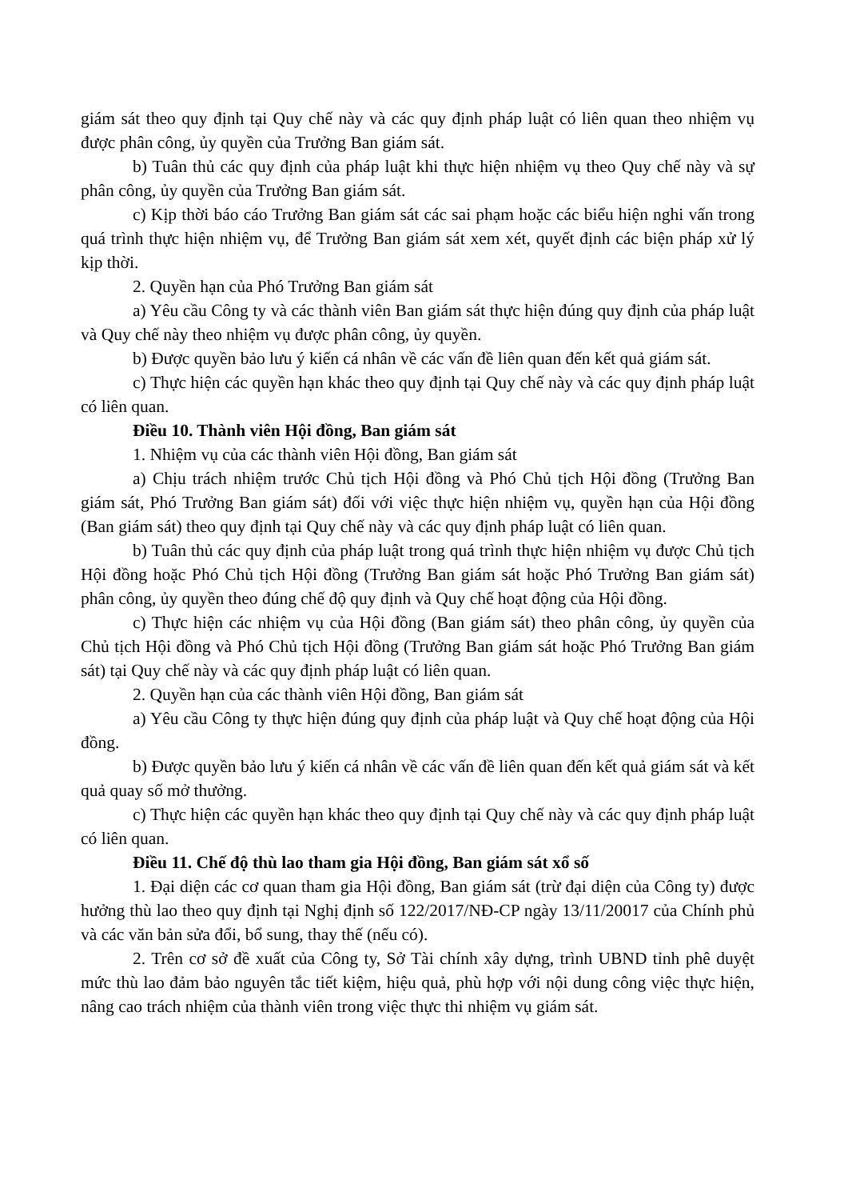giám sát theo quy định tại Quy chế này và các quy định pháp luật có liên quan theo nhiệm vụ được phân công, ủy quyền của Trưởng Ban giám sát.
b) Tuân thủ các quy định của pháp luật khi thực hiện nhiệm vụ theo Quy chế này và sự phân công, ủy quyền của Trưởng Ban giám sát.
c) Kịp thời báo cáo Trưởng Ban giám sát các sai phạm hoặc các biểu hiện nghi vấn trong quá trình thực hiện nhiệm vụ, để Trưởng Ban giám sát xem xét, quyết định các biện pháp xử lý kịp thời.
2. Quyền hạn của Phó Trưởng Ban giám sát
a) Yêu cầu Công ty và các thành viên Ban giám sát thực hiện đúng quy định của pháp luật và Quy chế này theo nhiệm vụ được phân công, ủy quyền.
b) Được quyền bảo lưu ý kiến cá nhân về các vấn đề liên quan đến kết quả giám sát.
c) Thực hiện các quyền hạn khác theo quy định tại Quy chế này và các quy định pháp luật có liên quan.
Điều 10. Thành viên Hội đồng, Ban giám sát
1. Nhiệm vụ của các thành viên Hội đồng, Ban giám sát
a) Chịu trách nhiệm trước Chủ tịch Hội đồng và Phó Chủ tịch Hội đồng (Trưởng Ban giám sát, Phó Trưởng Ban giám sát) đối với việc thực hiện nhiệm vụ, quyền hạn của Hội đồng (Ban giám sát) theo quy định tại Quy chế này và các quy định pháp luật có liên quan.
b) Tuân thủ các quy định của pháp luật trong quá trình thực hiện nhiệm vụ được Chủ tịch Hội đồng hoặc Phó Chủ tịch Hội đồng (Trưởng Ban giám sát hoặc Phó Trưởng Ban giám sát) phân công, ủy quyền theo đúng chế độ quy định và Quy chế hoạt động của Hội đồng.
c) Thực hiện các nhiệm vụ của Hội đồng (Ban giám sát) theo phân công, ủy quyền của Chủ tịch Hội đồng và Phó Chủ tịch Hội đồng (Trưởng Ban giám sát hoặc Phó Trưởng Ban giám sát) tại Quy chế này và các quy định pháp luật có liên quan.
2. Quyền hạn của các thành viên Hội đồng, Ban giám sát
a) Yêu cầu Công ty thực hiện đúng quy định của pháp luật và Quy chế hoạt động của Hội đồng.
b) Được quyền bảo lưu ý kiến cá nhân về các vấn đề liên quan đến kết quả giám sát và kết quả quay số mở thưởng.
c) Thực hiện các quyền hạn khác theo quy định tại Quy chế này và các quy định pháp luật có liên quan.
Điều 11. Chế độ thù lao tham gia Hội đồng, Ban giám sát xổ số
1. Đại diện các cơ quan tham gia Hội đồng, Ban giám sát (trừ đại diện của Công ty) được hưởng thù lao theo quy định tại Nghị định số 122/2017/NĐ-CP ngày 13/11/20017 của Chính phủ và các văn bản sửa đổi, bổ sung, thay thế (nếu có).
2. Trên cơ sở đề xuất của Công ty, Sở Tài chính xây dựng, trình UBND tỉnh phê duyệt mức thù lao đảm bảo nguyên tắc tiết kiệm, hiệu quả, phù hợp với nội dung công việc thực hiện, nâng cao trách nhiệm của thành viên trong việc thực thi nhiệm vụ giám sát.